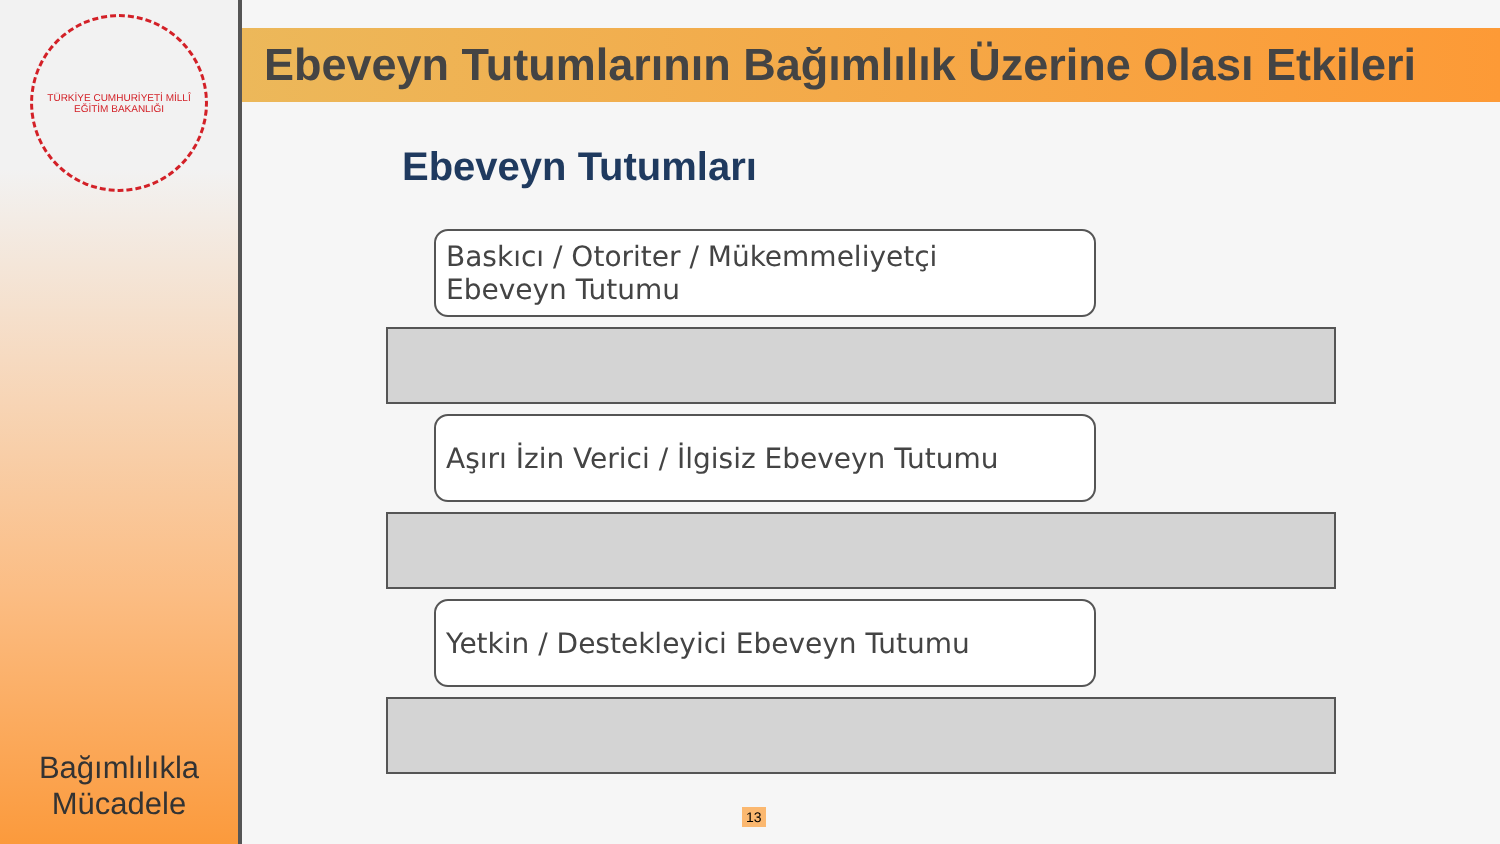TÜRKİYE CUMHURİYETİ MİLLÎ EĞİTİM BAKANLIĞI
Bağımlılıkla
Mücadele
Ebeveyn Tutumlarının Bağımlılık Üzerine Olası Etkileri
Ebeveyn Tutumları
Baskıcı / Otoriter / Mükemmeliyetçi
Ebeveyn Tutumu
Aşırı İzin Verici / İlgisiz Ebeveyn Tutumu
Yetkin / Destekleyici Ebeveyn Tutumu
13